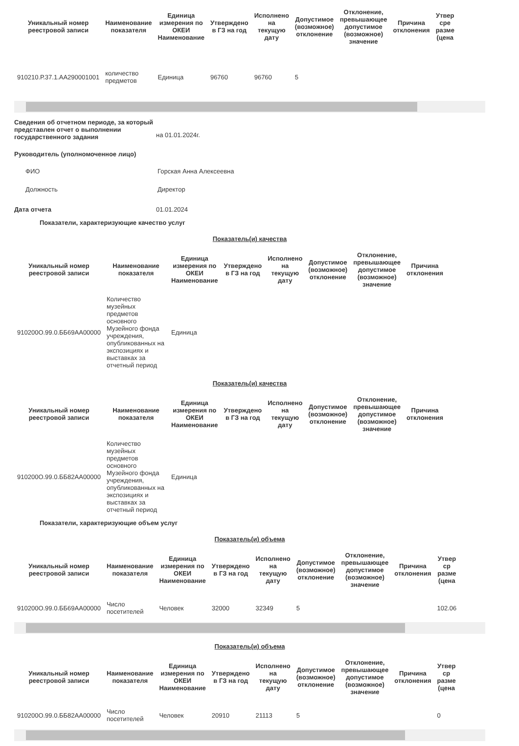| Уникальный номер реестровой записи | Наименование показателя | Единица измерения по ОКЕИ Наименование | Утверждено в ГЗ на год | Исполнено на текущую дату | Допустимое (возможное) отклонение | Отклонение, превышающее допустимое (возможное) значение | Причина отклонения | Утвер сре разме (цена |
| --- | --- | --- | --- | --- | --- | --- | --- | --- |
| 910210.Р.37.1.АА290001001 | количество предметов | Единица | 96760 | 96760 | 5 | | | |
Сведения об отчетном периоде, за который представлен отчет о выполнении государственного задания
на 01.01.2024г.
Руководитель (уполномоченное лицо)
ФИО Горская Анна Алексеевна
Должность Директор
Дата отчета 01.01.2024
Показатели, характеризующие качество услуг
Показатель(и) качества
| Уникальный номер реестровой записи | Наименование показателя | Единица измерения по ОКЕИ Наименование | Утверждено в ГЗ на год | Исполнено на текущую дату | Допустимое (возможное) отклонение | Отклонение, превышающее допустимое (возможное) значение | Причина отклонения |
| --- | --- | --- | --- | --- | --- | --- | --- |
| 910200О.99.0.ББ69АА00000 | Количество музейных предметов основного Музейного фонда учреждения, опубликованных на экспозициях и выставках за отчетный период | Единица | | | | | |
Показатель(и) качества
| Уникальный номер реестровой записи | Наименование показателя | Единица измерения по ОКЕИ Наименование | Утверждено в ГЗ на год | Исполнено на текущую дату | Допустимое (возможное) отклонение | Отклонение, превышающее допустимое (возможное) значение | Причина отклонения |
| --- | --- | --- | --- | --- | --- | --- | --- |
| 910200О.99.0.ББ82АА00000 | Количество музейных предметов основного Музейного фонда учреждения, опубликованных на экспозициях и выставках за отчетный период | Единица | | | | | |
Показатели, характеризующие объем услуг
Показатель(и) объема
| Уникальный номер реестровой записи | Наименование показателя | Единица измерения по ОКЕИ Наименование | Утверждено в ГЗ на год | Исполнено на текущую дату | Допустимое (возможное) отклонение | Отклонение, превышающее допустимое (возможное) значение | Причина отклонения | Утвер ср разме (цена |
| --- | --- | --- | --- | --- | --- | --- | --- | --- |
| 910200О.99.0.ББ69АА00000 | Число посетителей | Человек | 32000 | 32349 | 5 | | | 102.06 |
Показатель(и) объема
| Уникальный номер реестровой записи | Наименование показателя | Единица измерения по ОКЕИ Наименование | Утверждено в ГЗ на год | Исполнено на текущую дату | Допустимое (возможное) отклонение | Отклонение, превышающее допустимое (возможное) значение | Причина отклонения | Утвер ср разме (цена |
| --- | --- | --- | --- | --- | --- | --- | --- | --- |
| 910200О.99.0.ББ82АА00000 | Число посетителей | Человек | 20910 | 21113 | 5 | | | 0 |